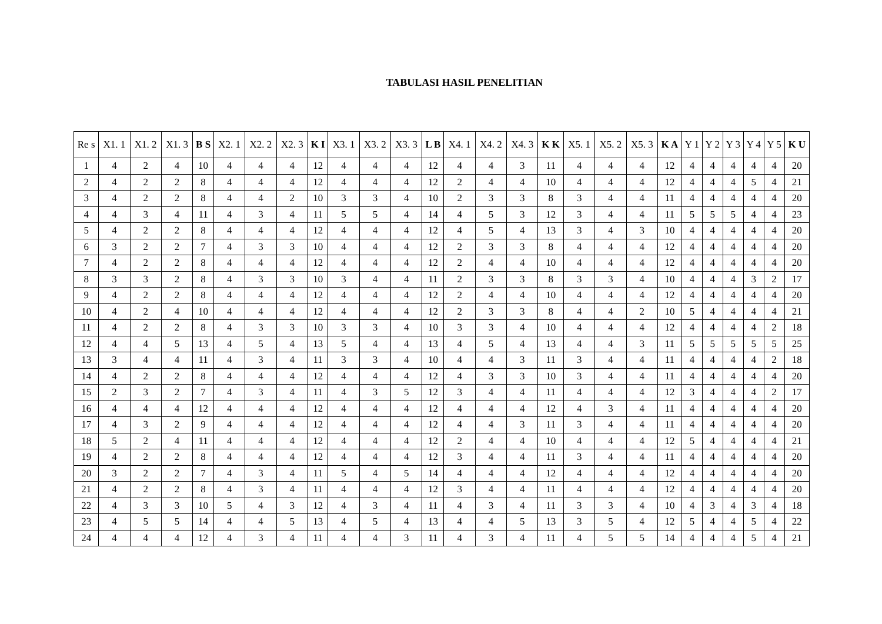TABULASI HASIL PENELITIAN
| Re s | X1. 1 | X1. 2 | X1. 3 | B S | X2. 1 | X2. 2 | X2. 3 | K I | X3. 1 | X3. 2 | X3. 3 | L B | X4. 1 | X4. 2 | X4. 3 | K K | X5. 1 | X5. 2 | X5. 3 | K A | Y 1 | Y 2 | Y 3 | Y 4 | Y 5 | K U |
| --- | --- | --- | --- | --- | --- | --- | --- | --- | --- | --- | --- | --- | --- | --- | --- | --- | --- | --- | --- | --- | --- | --- | --- | --- | --- | --- |
| 1 | 4 | 2 | 4 | 10 | 4 | 4 | 4 | 12 | 4 | 4 | 4 | 12 | 4 | 4 | 3 | 11 | 4 | 4 | 4 | 12 | 4 | 4 | 4 | 4 | 4 | 20 |
| 2 | 4 | 2 | 2 | 8 | 4 | 4 | 4 | 12 | 4 | 4 | 4 | 12 | 2 | 4 | 4 | 10 | 4 | 4 | 4 | 12 | 4 | 4 | 4 | 5 | 4 | 21 |
| 3 | 4 | 2 | 2 | 8 | 4 | 4 | 2 | 10 | 3 | 3 | 4 | 10 | 2 | 3 | 3 | 8 | 3 | 4 | 4 | 11 | 4 | 4 | 4 | 4 | 4 | 20 |
| 4 | 4 | 3 | 4 | 11 | 4 | 3 | 4 | 11 | 5 | 5 | 4 | 14 | 4 | 5 | 3 | 12 | 3 | 4 | 4 | 11 | 5 | 5 | 5 | 4 | 4 | 23 |
| 5 | 4 | 2 | 2 | 8 | 4 | 4 | 4 | 12 | 4 | 4 | 4 | 12 | 4 | 5 | 4 | 13 | 3 | 4 | 3 | 10 | 4 | 4 | 4 | 4 | 4 | 20 |
| 6 | 3 | 2 | 2 | 7 | 4 | 3 | 3 | 10 | 4 | 4 | 4 | 12 | 2 | 3 | 3 | 8 | 4 | 4 | 4 | 12 | 4 | 4 | 4 | 4 | 4 | 20 |
| 7 | 4 | 2 | 2 | 8 | 4 | 4 | 4 | 12 | 4 | 4 | 4 | 12 | 2 | 4 | 4 | 10 | 4 | 4 | 4 | 12 | 4 | 4 | 4 | 4 | 4 | 20 |
| 8 | 3 | 3 | 2 | 8 | 4 | 3 | 3 | 10 | 3 | 4 | 4 | 11 | 2 | 3 | 3 | 8 | 3 | 3 | 4 | 10 | 4 | 4 | 4 | 3 | 2 | 17 |
| 9 | 4 | 2 | 2 | 8 | 4 | 4 | 4 | 12 | 4 | 4 | 4 | 12 | 2 | 4 | 4 | 10 | 4 | 4 | 4 | 12 | 4 | 4 | 4 | 4 | 4 | 20 |
| 10 | 4 | 2 | 4 | 10 | 4 | 4 | 4 | 12 | 4 | 4 | 4 | 12 | 2 | 3 | 3 | 8 | 4 | 4 | 2 | 10 | 5 | 4 | 4 | 4 | 4 | 21 |
| 11 | 4 | 2 | 2 | 8 | 4 | 3 | 3 | 10 | 3 | 3 | 4 | 10 | 3 | 3 | 4 | 10 | 4 | 4 | 4 | 12 | 4 | 4 | 4 | 4 | 2 | 18 |
| 12 | 4 | 4 | 5 | 13 | 4 | 5 | 4 | 13 | 5 | 4 | 4 | 13 | 4 | 5 | 4 | 13 | 4 | 4 | 3 | 11 | 5 | 5 | 5 | 5 | 5 | 25 |
| 13 | 3 | 4 | 4 | 11 | 4 | 3 | 4 | 11 | 3 | 3 | 4 | 10 | 4 | 4 | 3 | 11 | 3 | 4 | 4 | 11 | 4 | 4 | 4 | 4 | 2 | 18 |
| 14 | 4 | 2 | 2 | 8 | 4 | 4 | 4 | 12 | 4 | 4 | 4 | 12 | 4 | 3 | 3 | 10 | 3 | 4 | 4 | 11 | 4 | 4 | 4 | 4 | 4 | 20 |
| 15 | 2 | 3 | 2 | 7 | 4 | 3 | 4 | 11 | 4 | 3 | 5 | 12 | 3 | 4 | 4 | 11 | 4 | 4 | 4 | 12 | 3 | 4 | 4 | 4 | 2 | 17 |
| 16 | 4 | 4 | 4 | 12 | 4 | 4 | 4 | 12 | 4 | 4 | 4 | 12 | 4 | 4 | 4 | 12 | 4 | 3 | 4 | 11 | 4 | 4 | 4 | 4 | 4 | 20 |
| 17 | 4 | 3 | 2 | 9 | 4 | 4 | 4 | 12 | 4 | 4 | 4 | 12 | 4 | 4 | 3 | 11 | 3 | 4 | 4 | 11 | 4 | 4 | 4 | 4 | 4 | 20 |
| 18 | 5 | 2 | 4 | 11 | 4 | 4 | 4 | 12 | 4 | 4 | 4 | 12 | 2 | 4 | 4 | 10 | 4 | 4 | 4 | 12 | 5 | 4 | 4 | 4 | 4 | 21 |
| 19 | 4 | 2 | 2 | 8 | 4 | 4 | 4 | 12 | 4 | 4 | 4 | 12 | 3 | 4 | 4 | 11 | 3 | 4 | 4 | 11 | 4 | 4 | 4 | 4 | 4 | 20 |
| 20 | 3 | 2 | 2 | 7 | 4 | 3 | 4 | 11 | 5 | 4 | 5 | 14 | 4 | 4 | 4 | 12 | 4 | 4 | 4 | 12 | 4 | 4 | 4 | 4 | 4 | 20 |
| 21 | 4 | 2 | 2 | 8 | 4 | 3 | 4 | 11 | 4 | 4 | 4 | 12 | 3 | 4 | 4 | 11 | 4 | 4 | 4 | 12 | 4 | 4 | 4 | 4 | 4 | 20 |
| 22 | 4 | 3 | 3 | 10 | 5 | 4 | 3 | 12 | 4 | 3 | 4 | 11 | 4 | 3 | 4 | 11 | 3 | 3 | 4 | 10 | 4 | 3 | 4 | 3 | 4 | 18 |
| 23 | 4 | 5 | 5 | 14 | 4 | 4 | 5 | 13 | 4 | 5 | 4 | 13 | 4 | 4 | 5 | 13 | 3 | 5 | 4 | 12 | 5 | 4 | 4 | 5 | 4 | 22 |
| 24 | 4 | 4 | 4 | 12 | 4 | 3 | 4 | 11 | 4 | 4 | 3 | 11 | 4 | 3 | 4 | 11 | 4 | 5 | 5 | 14 | 4 | 4 | 4 | 5 | 4 | 21 |